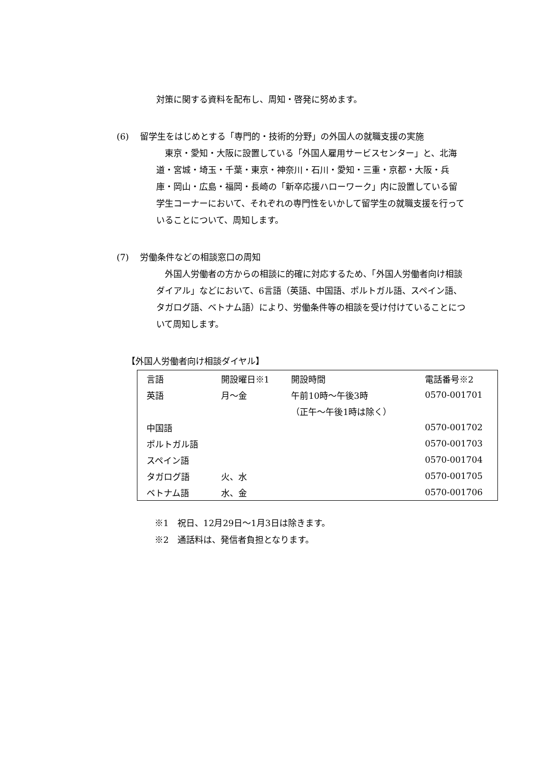対策に関する資料を配布し、周知・啓発に努めます。
(6) 留学生をはじめとする「専門的・技術的分野」の外国人の就職支援の実施
　東京・愛知・大阪に設置している「外国人雇用サービスセンター」と、北海道・宮城・埼玉・千葉・東京・神奈川・石川・愛知・三重・京都・大阪・兵庫・岡山・広島・福岡・長崎の「新卒応援ハローワーク」内に設置している留学生コーナーにおいて、それぞれの専門性をいかして留学生の就職支援を行っていることについて、周知します。
(7) 労働条件などの相談窓口の周知
　外国人労働者の方からの相談に的確に対応するため、「外国人労働者向け相談ダイアル」などにおいて、6言語（英語、中国語、ポルトガル語、スペイン語、タガログ語、ベトナム語）により、労働条件等の相談を受け付けていることについて周知します。
【外国人労働者向け相談ダイヤル】
| 言語 | 開設曜日※1 | 開設時間 | 電話番号※2 |
| --- | --- | --- | --- |
| 英語 | 月～金 | 午前10時～午後3時 | 0570-001701 |
| | | （正午～午後1時は除く） | |
| 中国語 | | | 0570-001702 |
| ポルトガル語 | | | 0570-001703 |
| スペイン語 | | | 0570-001704 |
| タガログ語 | 火、水 | | 0570-001705 |
| ベトナム語 | 水、金 | | 0570-001706 |
※1　祝日、12月29日～1月3日は除きます。
※2　通話料は、発信者負担となります。